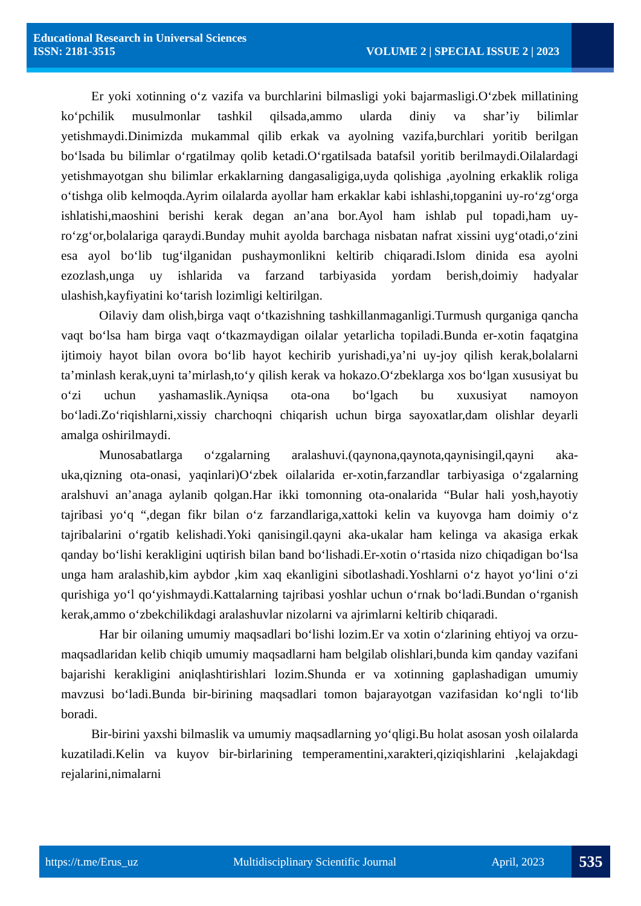Educational Research in Universal Sciences
ISSN: 2181-3515 VOLUME 2 | SPECIAL ISSUE 2 | 2023
Er yoki xotinning o‘z vazifa va burchlarini bilmasligi yoki bajarmasligi.O‘zbek millatining ko‘pchilik musulmonlar tashkil qilsada,ammo ularda diniy va shar’iy bilimlar yetishmaydi.Dinimizda mukammal qilib erkak va ayolning vazifa,burchlari yoritib berilgan bo‘lsada bu bilimlar o‘rgatilmay qolib ketadi.O‘rgatilsada batafsil yoritib berilmaydi.Oilalardagi yetishmayotgan shu bilimlar erkaklarning dangasaligiga,uyda qolishiga ,ayolning erkaklik roliga o‘tishga olib kelmoqda.Ayrim oilalarda ayollar ham erkaklar kabi ishlashi,topganini uy-ro‘zg‘orga ishlatishi,maoshini berishi kerak degan an’ana bor.Ayol ham ishlab pul topadi,ham uy-ro‘zg‘or,bolalariga qaraydi.Bunday muhit ayolda barchaga nisbatan nafrat xissini uyg‘otadi,o‘zini esa ayol bo‘lib tug‘ilganidan pushaymonlikni keltirib chiqaradi.Islom dinida esa ayolni ezozlash,unga uy ishlarida va farzand tarbiyasida yordam berish,doimiy hadyalar ulashish,kayfiyatini ko‘tarish lozimligi keltirilgan.
Oilaviy dam olish,birga vaqt o‘tkazishning tashkillanmaganligi.Turmush qurganiga qancha vaqt bo‘lsa ham birga vaqt o‘tkazmaydigan oilalar yetarlicha topiladi.Bunda er-xotin faqatgina ijtimoiy hayot bilan ovora bo‘lib hayot kechirib yurishadi,ya’ni uy-joy qilish kerak,bolalarni ta’minlash kerak,uyni ta’mirlash,to‘y qilish kerak va hokazo.O‘zbeklarga xos bo‘lgan xususiyat bu o‘zi uchun yashamaslik.Ayniqsa ota-ona bo‘lgach bu xuxusiyat namoyon bo‘ladi.Zo‘riqishlarni,xissiy charchoqni chiqarish uchun birga sayoxatlar,dam olishlar deyarli amalga oshirilmaydi.
Munosabatlarga o‘zgalarning aralashuvi.(qaynona,qaynota,qaynisingil,qayni aka-uka,qizning ota-onasi, yaqinlari)O‘zbek oilalarida er-xotin,farzandlar tarbiyasiga o‘zgalarning aralshuvi an’anaga aylanib qolgan.Har ikki tomonning ota-onalarida “Bular hali yosh,hayotiy tajribasi yo‘q “,degan fikr bilan o‘z farzandlariga,xattoki kelin va kuyovga ham doimiy o‘z tajribalarini o‘rgatib kelishadi.Yoki qanisingil.qayni aka-ukalar ham kelinga va akasiga erkak qanday bo‘lishi kerakligini uqtirish bilan band bo‘lishadi.Er-xotin o‘rtasida nizo chiqadigan bo‘lsa unga ham aralashib,kim aybdor ,kim xaq ekanligini sibotlashadi.Yoshlarni o‘z hayot yo‘lini o‘zi qurishiga yo‘l qo‘yishmaydi.Kattalarning tajribasi yoshlar uchun o‘rnak bo‘ladi.Bundan o‘rganish kerak,ammo o‘zbekchilikdagi aralashuvlar nizolarni va ajrimlarni keltirib chiqaradi.
Har bir oilaning umumiy maqsadlari bo‘lishi lozim.Er va xotin o‘zlarining ehtiyoj va orzu-maqsadlaridan kelib chiqib umumiy maqsadlarni ham belgilab olishlari,bunda kim qanday vazifani bajarishi kerakligini aniqlashtirishlari lozim.Shunda er va xotinning gaplashadigan umumiy mavzusi bo‘ladi.Bunda bir-birining maqsadlari tomon bajarayotgan vazifasidan ko‘ngli to‘lib boradi.
Bir-birini yaxshi bilmaslik va umumiy maqsadlarning yo‘qligi.Bu holat asosan yosh oilalarda kuzatiladi.Kelin va kuyov bir-birlarining temperamentini,xarakteri,qiziqishlarini ,kelajakdagi rejalarini,nimalarni
https://t.me/Erus_uz Multidisciplinary Scientific Journal April, 2023 535